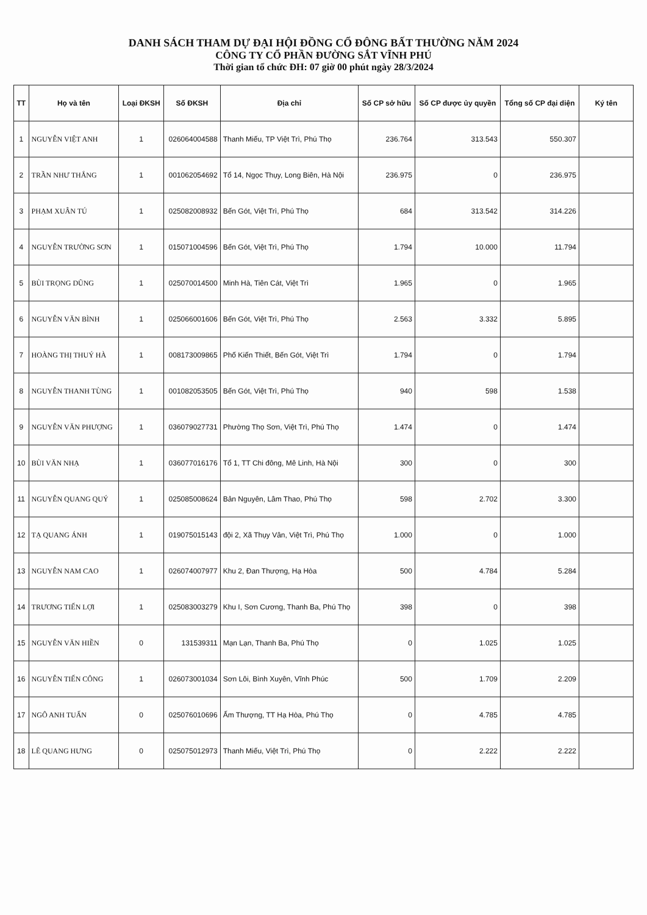DANH SÁCH THAM DỰ ĐẠI HỘI ĐỒNG CỔ ĐÔNG BẤT THƯỜNG NĂM 2024
CÔNG TY CỔ PHẦN ĐƯỜNG SẮT VĨNH PHÚ
Thời gian tổ chức ĐH: 07 giờ 00 phút ngày 28/3/2024
| TT | Họ và tên | Loại ĐKSH | Số ĐKSH | Địa chỉ | Số CP sở hữu | Số CP được ủy quyền | Tổng số CP đại diện | Ký tên |
| --- | --- | --- | --- | --- | --- | --- | --- | --- |
| 1 | NGUYỄN VIỆT ANH | 1 | 026064004588 | Thanh Miếu, TP Việt Trì, Phú Thọ | 236.764 | 313.543 | 550.307 | |
| 2 | TRẦN NHƯ THẮNG | 1 | 001062054692 | Tổ 14, Ngọc Thụy, Long Biên, Hà Nội | 236.975 | 0 | 236.975 | |
| 3 | PHẠM XUÂN TÚ | 1 | 025082008932 | Bến Gót, Việt Trì, Phú Thọ | 684 | 313.542 | 314.226 | |
| 4 | NGUYỄN TRƯỜNG SƠN | 1 | 015071004596 | Bến Gót, Việt Trì, Phú Thọ | 1.794 | 10.000 | 11.794 | |
| 5 | BÙI TRỌNG DŨNG | 1 | 025070014500 | Minh Hà, Tiên Cát, Việt Trì | 1.965 | 0 | 1.965 | |
| 6 | NGUYỄN VĂN BÌNH | 1 | 025066001606 | Bến Gót, Việt Trì, Phú Thọ | 2.563 | 3.332 | 5.895 | |
| 7 | HOÀNG THỊ THUÝ HÀ | 1 | 008173009865 | Phố Kiến Thiết, Bến Gót, Việt Trì | 1.794 | 0 | 1.794 | |
| 8 | NGUYỄN THANH TÙNG | 1 | 001082053505 | Bến Gót, Việt Trì, Phú Thọ | 940 | 598 | 1.538 | |
| 9 | NGUYỄN VĂN PHƯỢNG | 1 | 036079027731 | Phường Thọ Sơn, Việt Trì, Phú Thọ | 1.474 | 0 | 1.474 | |
| 10 | BÙI VĂN NHẠ | 1 | 036077016176 | Tổ 1, TT Chi đông, Mê Linh, Hà Nội | 300 | 0 | 300 | |
| 11 | NGUYỄN QUANG QUÝ | 1 | 025085008624 | Bản Nguyên, Lâm Thao, Phú Thọ | 598 | 2.702 | 3.300 | |
| 12 | TẠ QUANG ÁNH | 1 | 019075015143 | đội 2, Xã Thụy Vân, Việt Trì, Phú Thọ | 1.000 | 0 | 1.000 | |
| 13 | NGUYỄN NAM CAO | 1 | 026074007977 | Khu 2, Đan Thượng, Hạ Hòa | 500 | 4.784 | 5.284 | |
| 14 | TRƯƠNG TIẾN LỢI | 1 | 025083003279 | Khu I, Sơn Cương, Thanh Ba, Phú Thọ | 398 | 0 | 398 | |
| 15 | NGUYỄN VĂN HIỀN | 0 | 131539311 | Mạn Lạn, Thanh Ba, Phú Thọ | 0 | 1.025 | 1.025 | |
| 16 | NGUYỄN TIẾN CÔNG | 1 | 026073001034 | Sơn Lôi, Bình Xuyên, Vĩnh Phúc | 500 | 1.709 | 2.209 | |
| 17 | NGÔ ANH TUẤN | 0 | 025076010696 | Ấm Thượng, TT Hạ Hòa, Phú Thọ | 0 | 4.785 | 4.785 | |
| 18 | LÊ QUANG HƯNG | 0 | 025075012973 | Thanh Miếu, Việt Trì, Phú Thọ | 0 | 2.222 | 2.222 | |